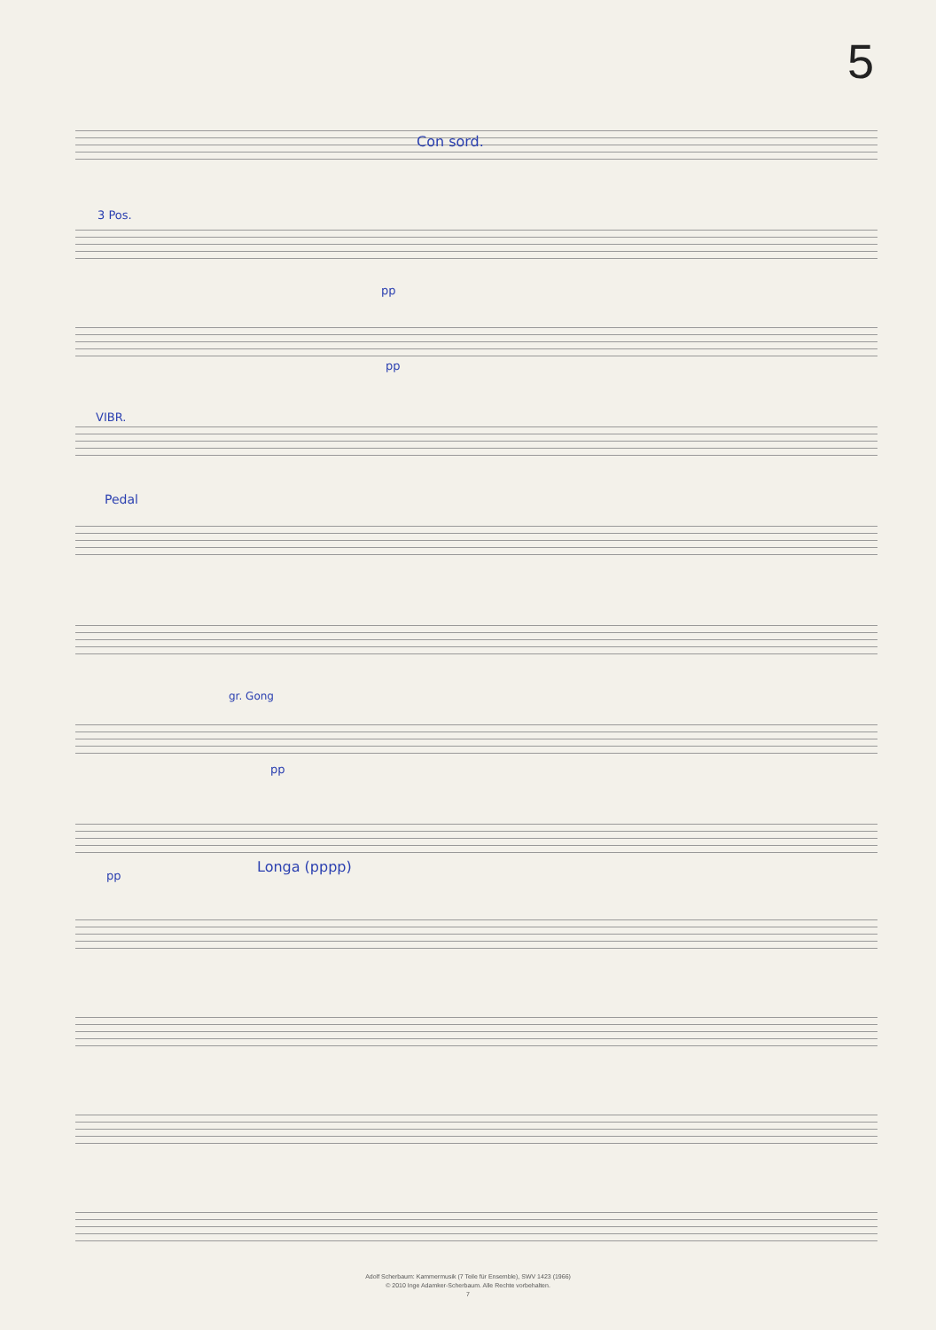5
Con sord.
3 Pos.
pp
pp
VIBR.
Pedal
gr. Gong
pp
pp
Longa (pppp)
Adolf Scherbaum: Kammermusik (7 Teile für Ensemble), SWV 1423 (1966)
© 2010 Inge Adamker-Scherbaum. Alle Rechte vorbehalten.
7